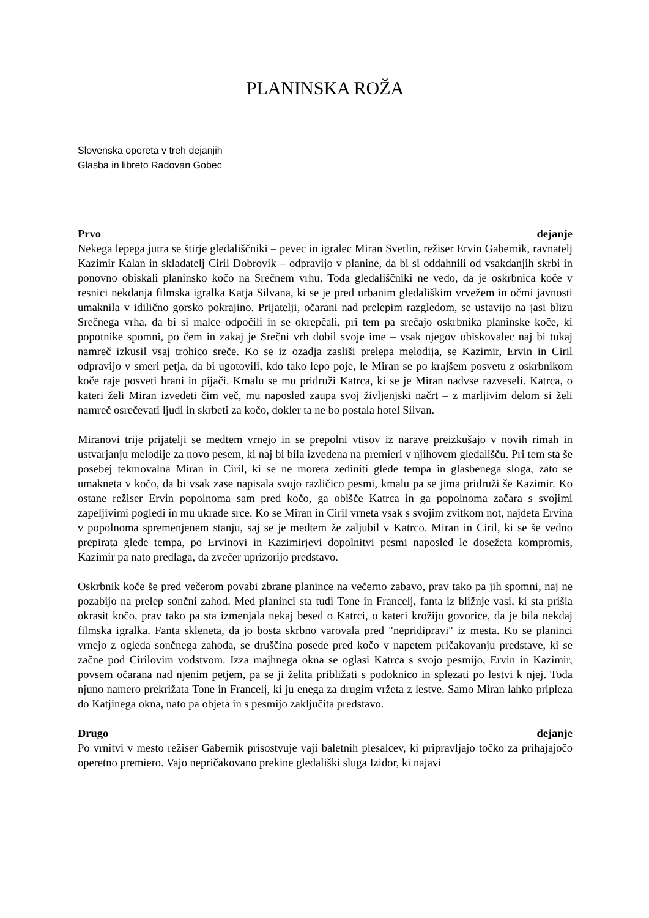PLANINSKA ROŽA
Slovenska opereta v treh dejanjih
Glasba in libreto Radovan Gobec
Prvo dejanje
Nekega lepega jutra se štirje gledališčniki – pevec in igralec Miran Svetlin, režiser Ervin Gabernik, ravnatelj Kazimir Kalan in skladatelj Ciril Dobrovik – odpravijo v planine, da bi si oddahnili od vsakdanjih skrbi in ponovno obiskali planinsko kočo na Srečnem vrhu. Toda gledališčniki ne vedo, da je oskrbnica koče v resnici nekdanja filmska igralka Katja Silvana, ki se je pred urbanim gledališkim vrvežem in očmi javnosti umaknila v idilično gorsko pokrajino. Prijatelji, očarani nad prelepim razgledom, se ustavijo na jasi blizu Srečnega vrha, da bi si malce odpočili in se okrepčali, pri tem pa srečajo oskrbnika planinske koče, ki popotnike spomni, po čem in zakaj je Srečni vrh dobil svoje ime – vsak njegov obiskovalec naj bi tukaj namreč izkusil vsaj trohico sreče. Ko se iz ozadja zasliši prelepa melodija, se Kazimir, Ervin in Ciril odpravijo v smeri petja, da bi ugotovili, kdo tako lepo poje, le Miran se po krajšem posvetu z oskrbnikom koče raje posveti hrani in pijači. Kmalu se mu pridruži Katrca, ki se je Miran nadvse razveseli. Katrca, o kateri želi Miran izvedeti čim več, mu naposled zaupa svoj življenjski načrt – z marljivim delom si želi namreč osrečevati ljudi in skrbeti za kočo, dokler ta ne bo postala hotel Silvan.
Miranovi trije prijatelji se medtem vrnejo in se prepolni vtisov iz narave preizkušajo v novih rimah in ustvarjanju melodije za novo pesem, ki naj bi bila izvedena na premieri v njihovem gledališču. Pri tem sta še posebej tekmovalna Miran in Ciril, ki se ne moreta zediniti glede tempa in glasbenega sloga, zato se umakneta v kočo, da bi vsak zase napisala svojo različico pesmi, kmalu pa se jima pridruži še Kazimir. Ko ostane režiser Ervin popolnoma sam pred kočo, ga obišče Katrca in ga popolnoma začara s svojimi zapeljivimi pogledi in mu ukrade srce. Ko se Miran in Ciril vrneta vsak s svojim zvitkom not, najdeta Ervina v popolnoma spremenjenem stanju, saj se je medtem že zaljubil v Katrco. Miran in Ciril, ki se še vedno prepirata glede tempa, po Ervinovi in Kazimirjevi dopolnitvi pesmi naposled le dosežeta kompromis, Kazimir pa nato predlaga, da zvečer uprizorijo predstavo.
Oskrbnik koče še pred večerom povabi zbrane planince na večerno zabavo, prav tako pa jih spomni, naj ne pozabijo na prelep sončni zahod. Med planinci sta tudi Tone in Francelj, fanta iz bližnje vasi, ki sta prišla okrasit kočo, prav tako pa sta izmenjala nekaj besed o Katrci, o kateri krožijo govorice, da je bila nekdaj filmska igralka. Fanta skleneta, da jo bosta skrbno varovala pred "nepridipravi" iz mesta. Ko se planinci vrnejo z ogleda sončnega zahoda, se druščina posede pred kočo v napetem pričakovanju predstave, ki se začne pod Cirilovim vodstvom. Izza majhnega okna se oglasi Katrca s svojo pesmijo, Ervin in Kazimir, povsem očarana nad njenim petjem, pa se ji želita približati s podoknico in splezati po lestvi k njej. Toda njuno namero prekrižata Tone in Francelj, ki ju enega za drugim vržeta z lestve. Samo Miran lahko pripleza do Katjinega okna, nato pa objeta in s pesmijo zaključita predstavo.
Drugo dejanje
Po vrnitvi v mesto režiser Gabernik prisostvuje vaji baletnih plesalcev, ki pripravljajo točko za prihajajočo operetno premiero. Vajo nepričakovano prekine gledališki sluga Izidor, ki najavi